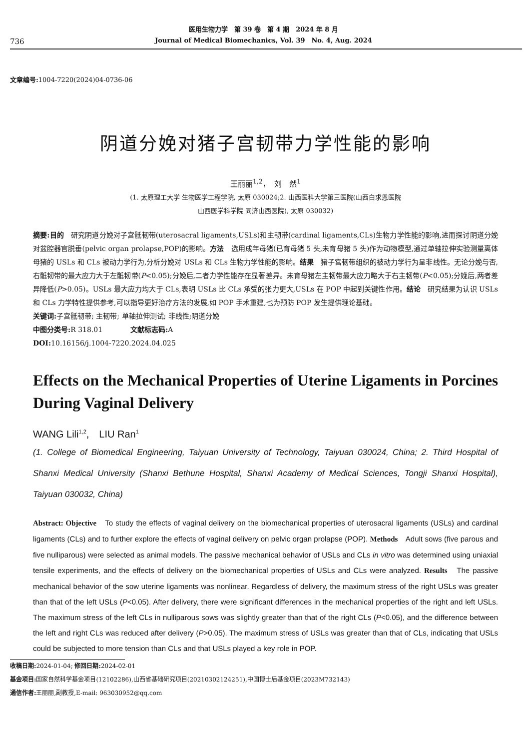736
医用生物力学　第 39 卷　第 4 期　2024 年 8 月
Journal of Medical Biomechanics, Vol. 39　No. 4, Aug. 2024
文章编号: 1004-7220(2024)04-0736-06
阴道分娩对猪子宫韧带力学性能的影响
王丽丽<sup>1,2</sup>，　刘　然<sup>1</sup>
(1. 太原理工大学 生物医学工程学院, 太原 030024;2. 山西医科大学第三医院(山西白求恩医院
山西医学科学院 同济山西医院), 太原 030032)
摘要:目的　研究阴道分娩对子宫骶韧带(uterosacral ligaments,USLs)和主韧带(cardinal ligaments,CLs)生物力学性能的影响,进而探讨阴道分娩对盆腔器官脱垂(pelvic organ prolapse,POP)的影响。方法　选用成年母猪(已育母猪 5 头,未育母猪 5 头)作为动物模型,通过单轴拉伸实验测量离体母猪的 USLs 和 CLs 被动力学行为,分析分娩对 USLs 和 CLs 生物力学性能的影响。结果　猪子宫韧带组织的被动力学行为呈非线性。无论分娩与否,右骶韧带的最大应力大于左骶韧带(P<0.05);分娩后,二者力学性能存在显著差异。未育母猪左主韧带最大应力略大于右主韧带(P<0.05);分娩后,两者差异降低(P>0.05)。USLs 最大应力均大于 CLs,表明 USLs 比 CLs 承受的张力更大,USLs 在 POP 中起到关键性作用。结论　研究结果为认识 USLs 和 CLs 力学特性提供参考,可以指导更好治疗方法的发展,如 POP 手术重建,也为预防 POP 发生提供理论基础。
关键词: 子宫骶韧带; 主韧带; 单轴拉伸测试; 非线性;阴道分娩
中图分类号: R 318.01　　　　文献标志码: A
DOI: 10.16156/j.1004-7220.2024.04.025
Effects on the Mechanical Properties of Uterine Ligaments in Porcines During Vaginal Delivery
WANG Lili<sup>1,2</sup>,　LIU Ran<sup>1</sup>
(1. College of Biomedical Engineering, Taiyuan University of Technology, Taiyuan 030024, China; 2. Third Hospital of Shanxi Medical University (Shanxi Bethune Hospital, Shanxi Academy of Medical Sciences, Tongji Shanxi Hospital), Taiyuan 030032, China)
Abstract: Objective　To study the effects of vaginal delivery on the biomechanical properties of uterosacral ligaments (USLs) and cardinal ligaments (CLs) and to further explore the effects of vaginal delivery on pelvic organ prolapse (POP). Methods　Adult sows (five parous and five nulliparous) were selected as animal models. The passive mechanical behavior of USLs and CLs in vitro was determined using uniaxial tensile experiments, and the effects of delivery on the biomechanical properties of USLs and CLs were analyzed. Results　The passive mechanical behavior of the sow uterine ligaments was nonlinear. Regardless of delivery, the maximum stress of the right USLs was greater than that of the left USLs (P<0.05). After delivery, there were significant differences in the mechanical properties of the right and left USLs. The maximum stress of the left CLs in nulliparous sows was slightly greater than that of the right CLs (P<0.05), and the difference between the left and right CLs was reduced after delivery (P>0.05). The maximum stress of USLs was greater than that of CLs, indicating that USLs could be subjected to more tension than CLs and that USLs played a key role in POP.
收稿日期: 2024-01-04; 修回日期: 2024-02-01
基金项目: 国家自然科学基金项目(12102286),山西省基础研究项目(20210302124251),中国博士后基金项目(2023M732143)
通信作者: 王丽丽,副教授,E-mail: 963030952@qq.com